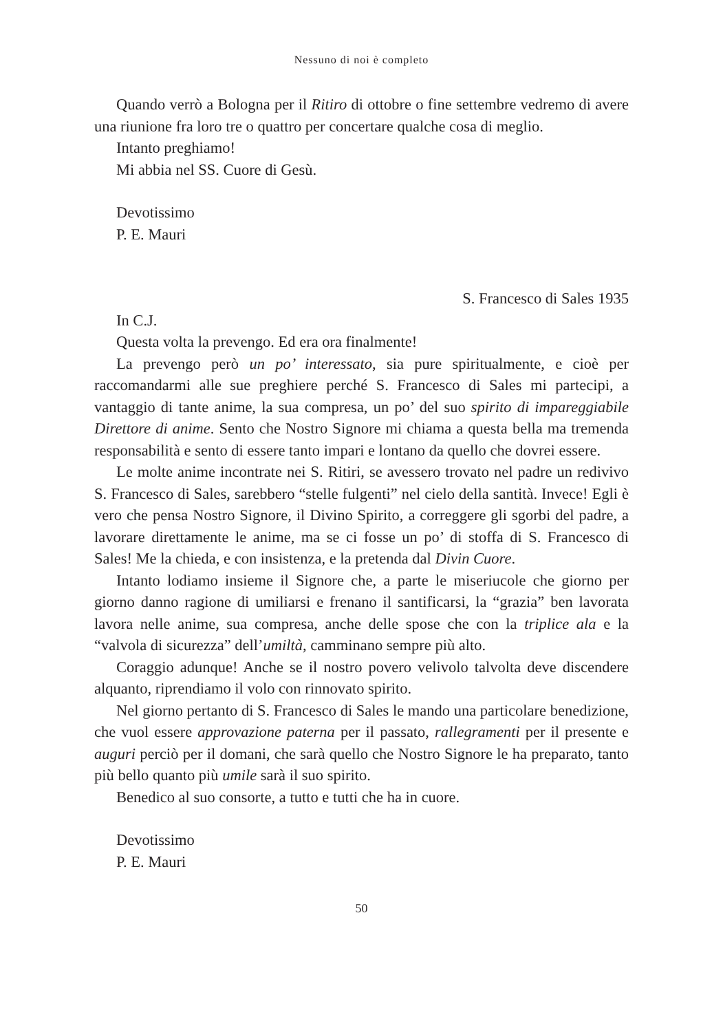Nessuno di noi è completo
Quando verrò a Bologna per il Ritiro di ottobre o fine settembre vedremo di avere una riunione fra loro tre o quattro per concertare qualche cosa di meglio.
Intanto preghiamo!
Mi abbia nel SS. Cuore di Gesù.
Devotissimo
P. E. Mauri
S. Francesco di Sales 1935
In C.J.
Questa volta la prevengo. Ed era ora finalmente!
La prevengo però un po’ interessato, sia pure spiritualmente, e cioè per raccomandarmi alle sue preghiere perché S. Francesco di Sales mi partecipi, a vantaggio di tante anime, la sua compresa, un po’ del suo spirito di impareggiabile Direttore di anime. Sento che Nostro Signore mi chiama a questa bella ma tremenda responsabilità e sento di essere tanto impari e lontano da quello che dovrei essere.
Le molte anime incontrate nei S. Ritiri, se avessero trovato nel padre un redivivo S. Francesco di Sales, sarebbero “stelle fulgenti” nel cielo della santità. Invece! Egli è vero che pensa Nostro Signore, il Divino Spirito, a correggere gli sgorbi del padre, a lavorare direttamente le anime, ma se ci fosse un po’ di stoffa di S. Francesco di Sales! Me la chieda, e con insistenza, e la pretenda dal Divin Cuore.
Intanto lodiamo insieme il Signore che, a parte le miseriucole che giorno per giorno danno ragione di umiliarsi e frenano il santificarsi, la “grazia” ben lavorata lavora nelle anime, sua compresa, anche delle spose che con la triplice ala e la “valvola di sicurezza” dell’umiltà, camminano sempre più alto.
Coraggio adunque! Anche se il nostro povero velivolo talvolta deve discendere alquanto, riprendiamo il volo con rinnovato spirito.
Nel giorno pertanto di S. Francesco di Sales le mando una particolare benedizione, che vuol essere approvazione paterna per il passato, rallegramenti per il presente e auguri perciò per il domani, che sarà quello che Nostro Signore le ha preparato, tanto più bello quanto più umile sarà il suo spirito.
Benedico al suo consorte, a tutto e tutti che ha in cuore.
Devotissimo
P. E. Mauri
50